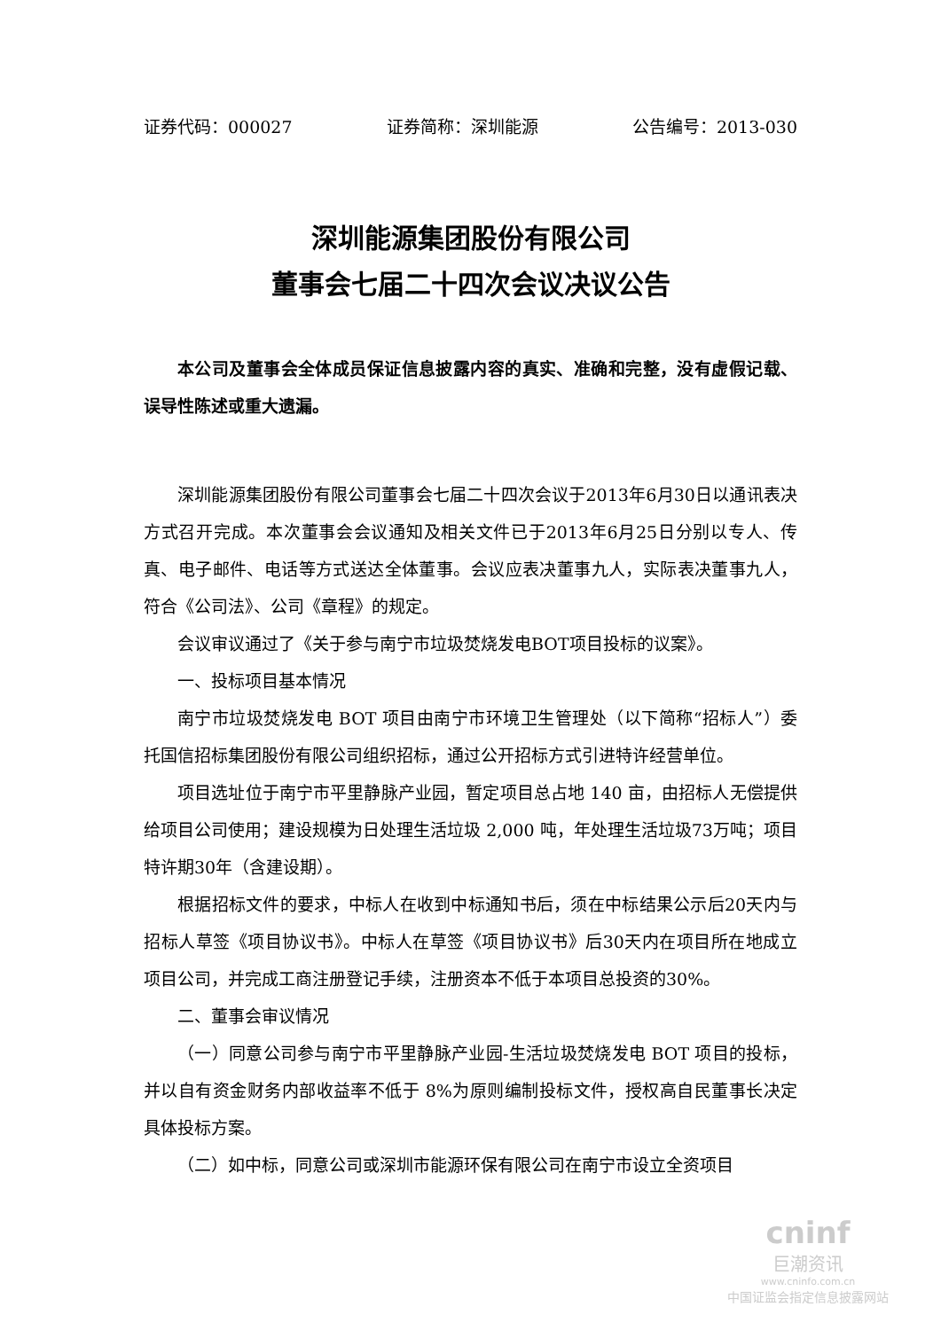证券代码：000027 证券简称：深圳能源 公告编号：2013-030
深圳能源集团股份有限公司
董事会七届二十四次会议决议公告
本公司及董事会全体成员保证信息披露内容的真实、准确和完整，没有虚假记载、误导性陈述或重大遗漏。
深圳能源集团股份有限公司董事会七届二十四次会议于2013年6月30日以通讯表决方式召开完成。本次董事会会议通知及相关文件已于2013年6月25日分别以专人、传真、电子邮件、电话等方式送达全体董事。会议应表决董事九人，实际表决董事九人，符合《公司法》、公司《章程》的规定。
会议审议通过了《关于参与南宁市垃圾焚烧发电BOT项目投标的议案》。
一、投标项目基本情况
南宁市垃圾焚烧发电 BOT 项目由南宁市环境卫生管理处（以下简称“招标人”）委托国信招标集团股份有限公司组织招标，通过公开招标方式引进特许经营单位。
项目选址位于南宁市平里静脉产业园，暂定项目总占地 140 亩，由招标人无偿提供给项目公司使用；建设规模为日处理生活垃圾 2,000 吨，年处理生活垃圾73万吨；项目特许期30年（含建设期）。
根据招标文件的要求，中标人在收到中标通知书后，须在中标结果公示后20天内与招标人草签《项目协议书》。中标人在草签《项目协议书》后30天内在项目所在地成立项目公司，并完成工商注册登记手续，注册资本不低于本项目总投资的30%。
二、董事会审议情况
（一）同意公司参与南宁市平里静脉产业园-生活垃圾焚烧发电 BOT 项目的投标，并以自有资金财务内部收益率不低于 8%为原则编制投标文件，授权高自民董事长决定具体投标方案。
（二）如中标，同意公司或深圳市能源环保有限公司在南宁市设立全资项目
cninf
巨潮资讯
www.cninfo.com.cn
中国证监会指定信息披露网站